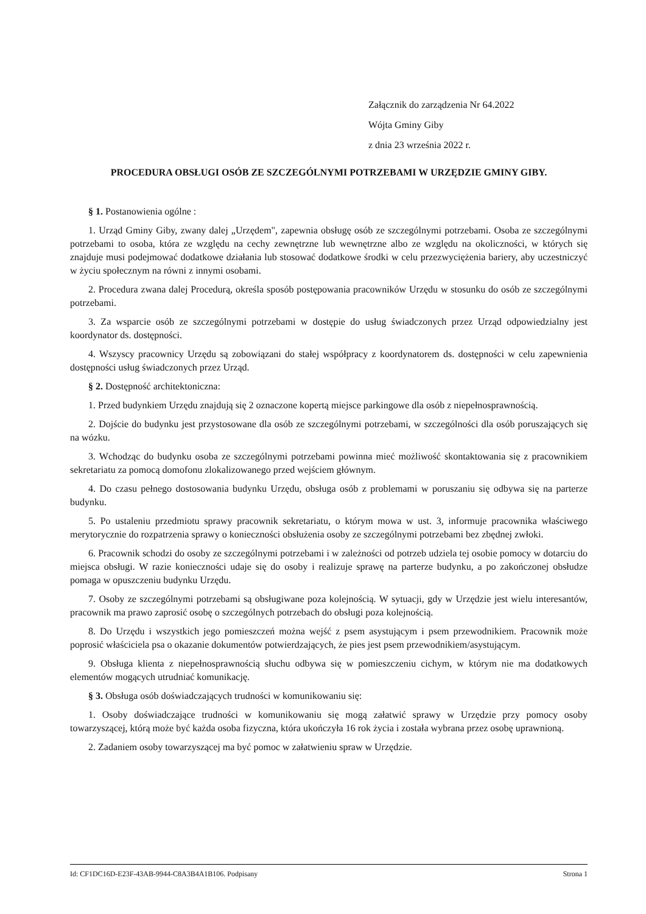Załącznik do zarządzenia Nr 64.2022
Wójta Gminy Giby
z dnia 23 września 2022 r.
PROCEDURA OBSŁUGI OSÓB ZE SZCZEGÓLNYMI POTRZEBAMI W URZĘDZIE GMINY GIBY.
§ 1. Postanowienia ogólne :
1. Urząd Gminy Giby, zwany dalej „Urzędem", zapewnia obsługę osób ze szczególnymi potrzebami. Osoba ze szczególnymi potrzebami to osoba, która ze względu na cechy zewnętrzne lub wewnętrzne albo ze względu na okoliczności, w których się znajduje musi podejmować dodatkowe działania lub stosować dodatkowe środki w celu przezwyciężenia bariery, aby uczestniczyć w życiu społecznym na równi z innymi osobami.
2. Procedura zwana dalej Procedurą, określa sposób postępowania pracowników Urzędu w stosunku do osób ze szczególnymi potrzebami.
3. Za wsparcie osób ze szczególnymi potrzebami w dostępie do usług świadczonych przez Urząd odpowiedzialny jest koordynator ds. dostępności.
4. Wszyscy pracownicy Urzędu są zobowiązani do stałej współpracy z koordynatorem ds. dostępności w celu zapewnienia dostępności usług świadczonych przez Urząd.
§ 2. Dostępność architektoniczna:
1. Przed budynkiem Urzędu znajdują się 2 oznaczone kopertą miejsce parkingowe dla osób z niepełnosprawnością.
2. Dojście do budynku jest przystosowane dla osób ze szczególnymi potrzebami, w szczególności dla osób poruszających się na wózku.
3. Wchodząc do budynku osoba ze szczególnymi potrzebami powinna mieć możliwość skontaktowania się z pracownikiem sekretariatu za pomocą domofonu zlokalizowanego przed wejściem głównym.
4. Do czasu pełnego dostosowania budynku Urzędu, obsługa osób z problemami w poruszaniu się odbywa się na parterze budynku.
5. Po ustaleniu przedmiotu sprawy pracownik sekretariatu, o którym mowa w ust. 3, informuje pracownika właściwego merytorycznie do rozpatrzenia sprawy o konieczności obsłużenia osoby ze szczególnymi potrzebami bez zbędnej zwłoki.
6. Pracownik schodzi do osoby ze szczególnymi potrzebami i w zależności od potrzeb udziela tej osobie pomocy w dotarciu do miejsca obsługi. W razie konieczności udaje się do osoby i realizuje sprawę na parterze budynku, a po zakończonej obsłudze pomaga w opuszczeniu budynku Urzędu.
7. Osoby ze szczególnymi potrzebami są obsługiwane poza kolejnością. W sytuacji, gdy w Urzędzie jest wielu interesantów, pracownik ma prawo zaprosić osobę o szczególnych potrzebach do obsługi poza kolejnością.
8. Do Urzędu i wszystkich jego pomieszczeń można wejść z psem asystującym i psem przewodnikiem. Pracownik może poprosić właściciela psa o okazanie dokumentów potwierdzających, że pies jest psem przewodnikiem/asystującym.
9. Obsługa klienta z niepełnosprawnością słuchu odbywa się w pomieszczeniu cichym, w którym nie ma dodatkowych elementów mogących utrudniać komunikację.
§ 3. Obsługa osób doświadczających trudności w komunikowaniu się:
1. Osoby doświadczające trudności w komunikowaniu się mogą załatwić sprawy w Urzędzie przy pomocy osoby towarzyszącej, którą może być każda osoba fizyczna, która ukończyła 16 rok życia i została wybrana przez osobę uprawnioną.
2. Zadaniem osoby towarzyszącej ma być pomoc w załatwieniu spraw w Urzędzie.
Id: CF1DC16D-E23F-43AB-9944-C8A3B4A1B106. Podpisany Strona 1